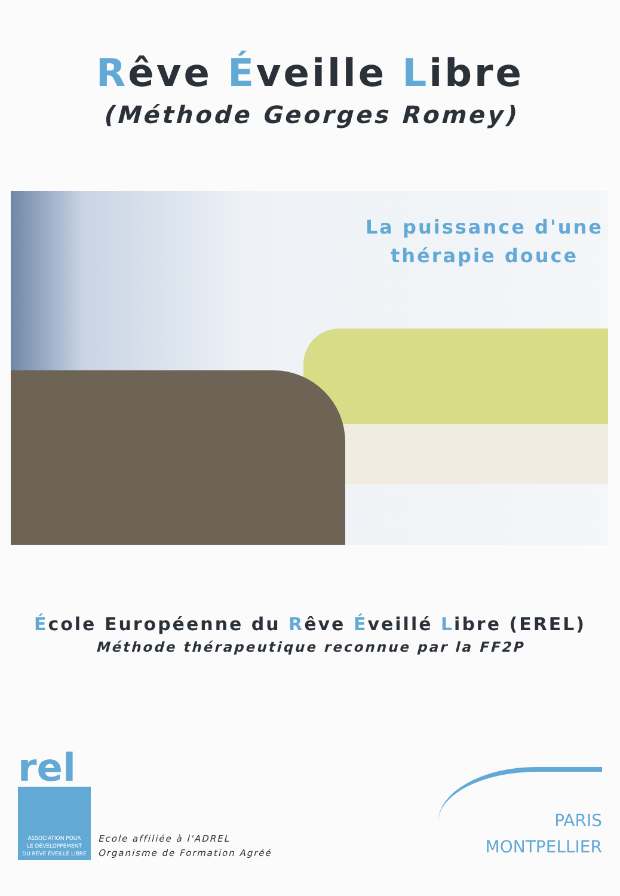Rêve Éveille Libre
(Méthode Georges Romey)
La puissance d'une
thérapie douce
École Européenne du Rêve Éveillé Libre (EREL)
Méthode thérapeutique reconnue par la FF2P
rel
ASSOCIATION POUR
LE DÉVELOPPEMENT
DU RÊVE ÉVEILLÉ LIBRE
Ecole affiliée à l'ADREL
Organisme de Formation Agréé
PARIS
MONTPELLIER